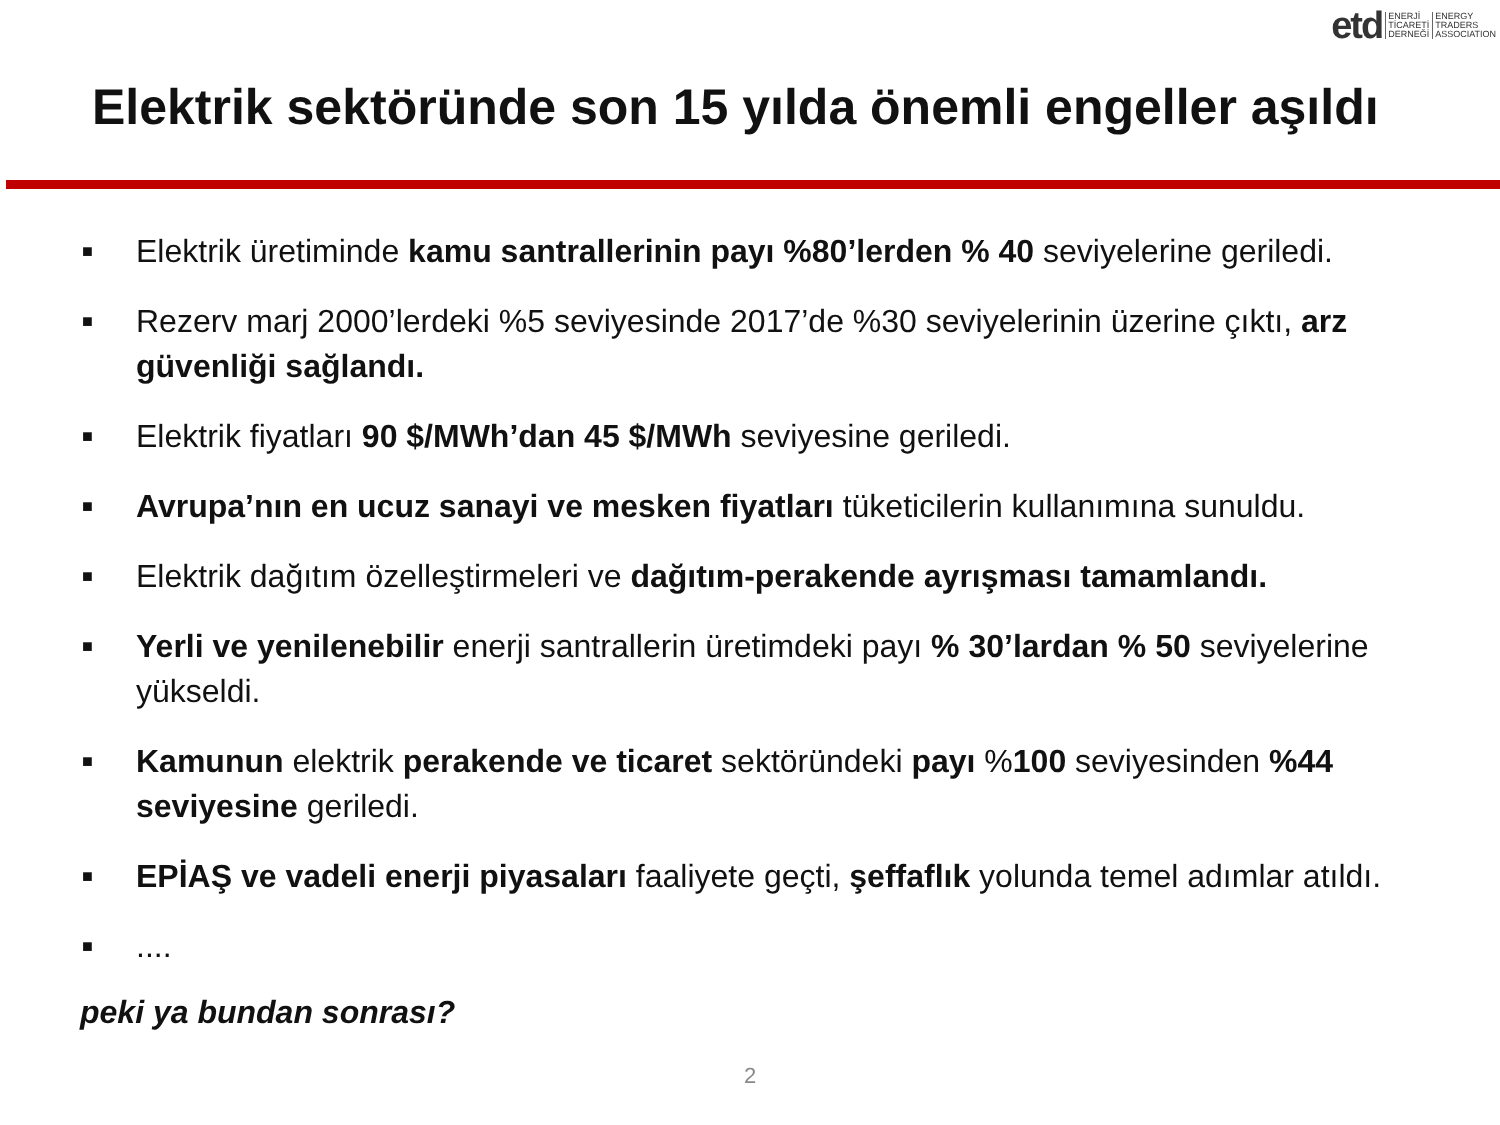etd ENERJİ
TİCARETİ
DERNEĞİ ENERGY
TRADERS
ASSOCIATION
Elektrik sektöründe son 15 yılda önemli engeller aşıldı
■ Elektrik üretiminde kamu santrallerinin payı %80’lerden % 40 seviyelerine geriledi.
■ Rezerv marj 2000’lerdeki %5 seviyesinde 2017’de %30 seviyelerinin üzerine çıktı, arz güvenliği sağlandı.
■ Elektrik fiyatları 90 $/MWh’dan 45 $/MWh seviyesine geriledi.
■ Avrupa’nın en ucuz sanayi ve mesken fiyatları tüketicilerin kullanımına sunuldu.
■ Elektrik dağıtım özelleştirmeleri ve dağıtım-perakende ayrışması tamamlandı.
■ Yerli ve yenilenebilir enerji santrallerin üretimdeki payı % 30’lardan % 50 seviyelerine yükseldi.
■ Kamunun elektrik perakende ve ticaret sektöründeki payı %100 seviyesinden %44 seviyesine geriledi.
■ EPİAŞ ve vadeli enerji piyasaları faaliyete geçti, şeffaflık yolunda temel adımlar atıldı.
■....
peki ya bundan sonrası?
2